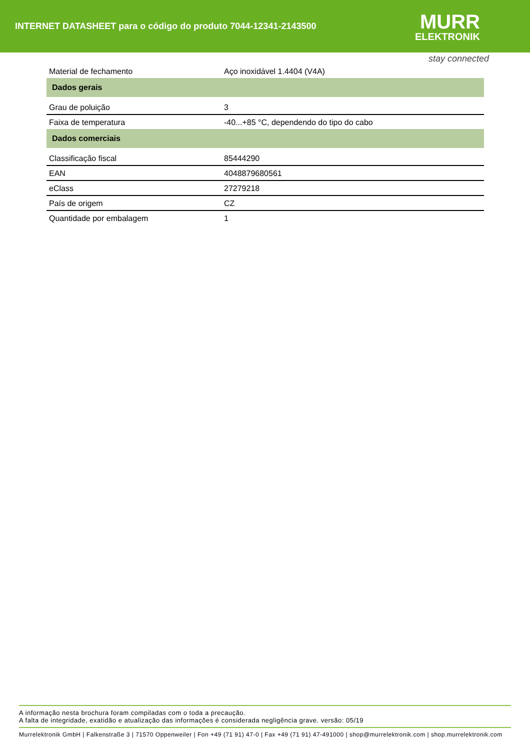INTERNET DATASHEET para o código do produto 7044-12341-2143500
MURR
ELEKTRONIK
stay connected
| Material de fechamento | Aço inoxidável 1.4404 (V4A) |
| Dados gerais | |
| Grau de poluição | 3 |
| Faixa de temperatura | -40...+85 °C, dependendo do tipo do cabo |
| Dados comerciais | |
| Classificação fiscal | 85444290 |
| EAN | 4048879680561 |
| eClass | 27279218 |
| País de origem | CZ |
| Quantidade por embalagem | 1 |
A informação nesta brochura foram compiladas com o toda a precaução.
A falta de integridade, exatidão e atualização das informações é considerada negligência grave. versão: 05/19
Murrelektronik GmbH | Falkenstraße 3 | 71570 Oppenweiler | Fon +49 (71 91) 47-0 | Fax +49 (71 91) 47-491000 | shop@murrelektronik.com | shop.murrelektronik.com